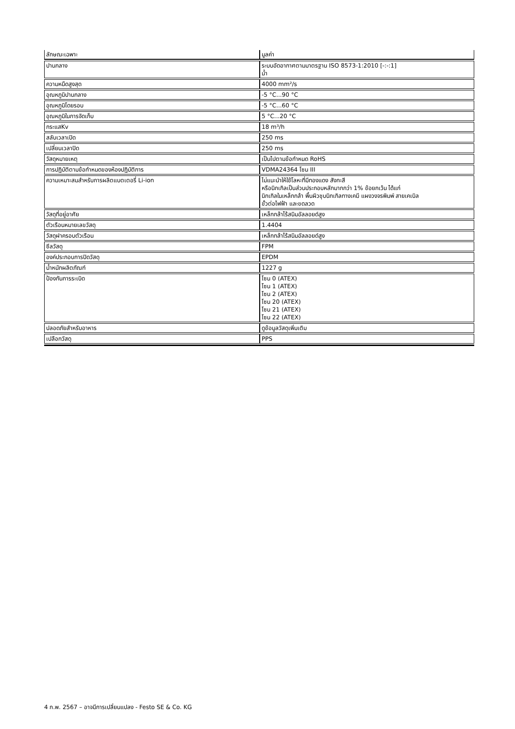| ลักษณะเฉพาะ | มูลค่า |
| --- | --- |
| ปานกลาง | ระบบอัดอากาศตามมาตรฐาน ISO 8573-1:2010 [-:-:1] น้ำ |
| ความหนืดสูงสุด | 4000 mm²/s |
| อุณหภูมิปานกลาง | -5 °C...90 °C |
| อุณหภูมิโดยรอบ | -5 °C...60 °C |
| อุณหภูมิในการจัดเก็บ | 5 °C...20 °C |
| กระแสKv | 18 m³/h |
| สลับเวลาเปิด | 250 ms |
| เปลี่ยนเวลาปิด | 250 ms |
| วัสดุหมายเหตุ | เป็นไปตามข้อกำหนด RoHS |
| การปฏิบัติตามข้อกำหนดของห้องปฏิบัติการ | VDMA24364 โซน III |
| ความเหมาะสมสำหรับการผลิตแบตเตอรี่ Li-ion | ไม่แนะนำให้ใช้โลหะที่มีทองแดง สังกะสี หรือนิกเกิลเป็นส่วนประกอบหลักมากกว่า 1% ข้อยกเว้น ได้แก่ นิกเกิลในเหล็กกล้า พื้นผิวชุบนิกเกิลทางเคมี แผงวงจรพิมพ์ สายเคเบิล ขั้วต่อไฟฟ้า และขดลวด |
| วัสดุที่อยู่อาศัย | เหล็กกล้าไร้สนิมอัลลอยด์สูง |
| ตัวเรือนหมายเลขวัสดุ | 1.4404 |
| วัสดุฝาครอบตัวเรือน | เหล็กกล้าไร้สนิมอัลลอยด์สูง |
| ซีลวัสดุ | FPM |
| องค์ประกอบการปิดวัสดุ | EPDM |
| น้ำหนักผลิตภัณฑ์ | 1227 g |
| ป้องกันการระเบิด | โซน 0 (ATEX) โซน 1 (ATEX) โซน 2 (ATEX) โซน 20 (ATEX) โซน 21 (ATEX) โซน 22 (ATEX) |
| ปลอดภัยสำหรับอาหาร | ดูข้อมูลวัสดุเพิ่มเติม |
| เปลือกวัสดุ | PPS |
4 ก.พ. 2567 – อาจมีการเปลี่ยนแปลง - Festo SE & Co. KG